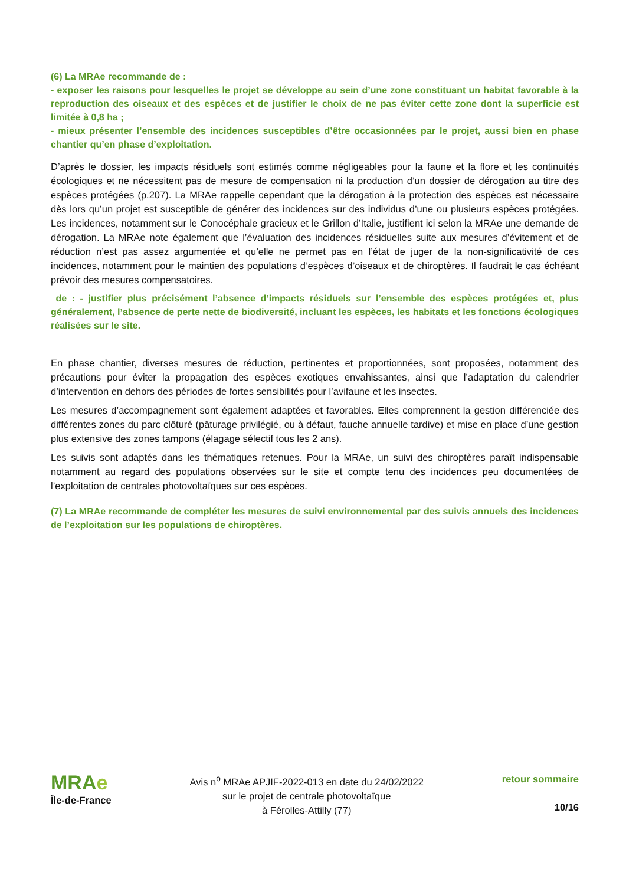(6) La MRAe recommande de :
- exposer les raisons pour lesquelles le projet se développe au sein d’une zone constituant un habitat favorable à la reproduction des oiseaux et des espèces et de justifier le choix de ne pas éviter cette zone dont la superficie est limitée à 0,8 ha ;
- mieux présenter l’ensemble des incidences susceptibles d’être occasionnées par le projet, aussi bien en phase chantier qu’en phase d’exploitation.
D’après le dossier, les impacts résiduels sont estimés comme négligeables pour la faune et la flore et les continuités écologiques et ne nécessitent pas de mesure de compensation ni la production d’un dossier de dérogation au titre des espèces protégées (p.207). La MRAe rappelle cependant que la dérogation à la protection des espèces est nécessaire dès lors qu’un projet est susceptible de générer des incidences sur des individus d’une ou plusieurs espèces protégées. Les incidences, notamment sur le Conocéphale gracieux et le Grillon d’Italie, justifient ici selon la MRAe une demande de dérogation. La MRAe note également que l’évaluation des incidences résiduelles suite aux mesures d’évitement et de réduction n’est pas assez argumentée et qu’elle ne permet pas en l’état de juger de la non-significativité de ces incidences, notamment pour le maintien des populations d’espèces d’oiseaux et de chiroptères. Il faudrait le cas échéant prévoir des mesures compensatoires.
de : - justifier plus précisément l’absence d’impacts résiduels sur l’ensemble des espèces protégées et, plus généralement, l’absence de perte nette de biodiversité, incluant les espèces, les habitats et les fonctions écologiques réalisées sur le site.
En phase chantier, diverses mesures de réduction, pertinentes et proportionnées, sont proposées, notamment des précautions pour éviter la propagation des espèces exotiques envahissantes, ainsi que l’adaptation du calendrier d’intervention en dehors des périodes de fortes sensibilités pour l’avifaune et les insectes.
Les mesures d’accompagnement sont également adaptées et favorables. Elles comprennent la gestion différenciée des différentes zones du parc clôturé (pâturage privilégié, ou à défaut, fauche annuelle tardive) et mise en place d’une gestion plus extensive des zones tampons (élagage sélectif tous les 2 ans).
Les suivis sont adaptés dans les thématiques retenues. Pour la MRAe, un suivi des chiroptères paraît indispensable notamment au regard des populations observées sur le site et compte tenu des incidences peu documentées de l’exploitation de centrales photovoltaïques sur ces espèces.
(7) La MRAe recommande de compléter les mesures de suivi environnemental par des suivis annuels des incidences de l’exploitation sur les populations de chiroptères.
MRAe
Île-de-France
Avis n<sup>o</sup> MRAe APJIF-2022-013 en date du 24/02/2022
sur le projet de centrale photovoltaïque
à Férolles-Attilly (77)
retour sommaire
10/16